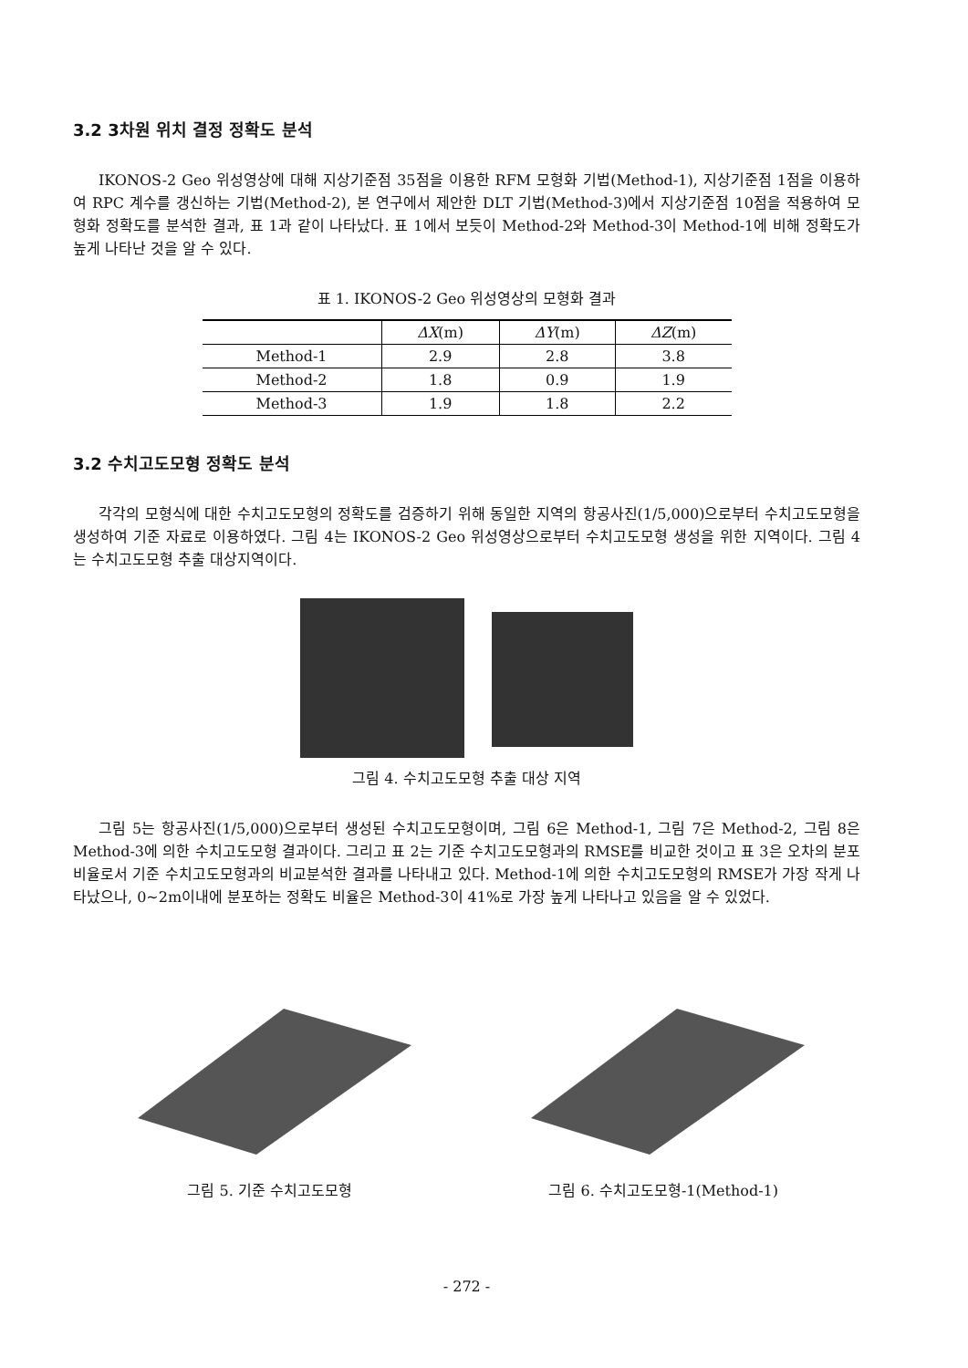3.2 3차원 위치 결정 정확도 분석
IKONOS-2 Geo 위성영상에 대해 지상기준점 35점을 이용한 RFM 모형화 기법(Method-1), 지상기준점 1점을 이용하여 RPC 계수를 갱신하는 기법(Method-2), 본 연구에서 제안한 DLT 기법(Method-3)에서 지상기준점 10점을 적용하여 모형화 정확도를 분석한 결과, 표 1과 같이 나타났다. 표 1에서 보듯이 Method-2와 Method-3이 Method-1에 비해 정확도가 높게 나타난 것을 알 수 있다.
표 1. IKONOS-2 Geo 위성영상의 모형화 결과
| | ΔX (m) | ΔY (m) | ΔZ (m) |
| --- | --- | --- | --- |
| Method-1 | 2.9 | 2.8 | 3.8 |
| Method-2 | 1.8 | 0.9 | 1.9 |
| Method-3 | 1.9 | 1.8 | 2.2 |
3.2 수치고도모형 정확도 분석
각각의 모형식에 대한 수치고도모형의 정확도를 검증하기 위해 동일한 지역의 항공사진(1/5,000)으로부터 수치고도모형을 생성하여 기준 자료로 이용하였다. 그림 4는 IKONOS-2 Geo 위성영상으로부터 수치고도모형 생성을 위한 지역이다. 그림 4는 수치고도모형 추출 대상지역이다.
그림 4. 수치고도모형 추출 대상 지역
그림 5는 항공사진(1/5,000)으로부터 생성된 수치고도모형이며, 그림 6은 Method-1, 그림 7은 Method-2, 그림 8은 Method-3에 의한 수치고도모형 결과이다. 그리고 표 2는 기준 수치고도모형과의 RMSE를 비교한 것이고 표 3은 오차의 분포 비율로서 기준 수치고도모형과의 비교분석한 결과를 나타내고 있다. Method-1에 의한 수치고도모형의 RMSE가 가장 작게 나타났으나, 0~2m이내에 분포하는 정확도 비율은 Method-3이 41%로 가장 높게 나타나고 있음을 알 수 있었다.
그림 5. 기준 수치고도모형
그림 6. 수치고도모형-1(Method-1)
- 272 -